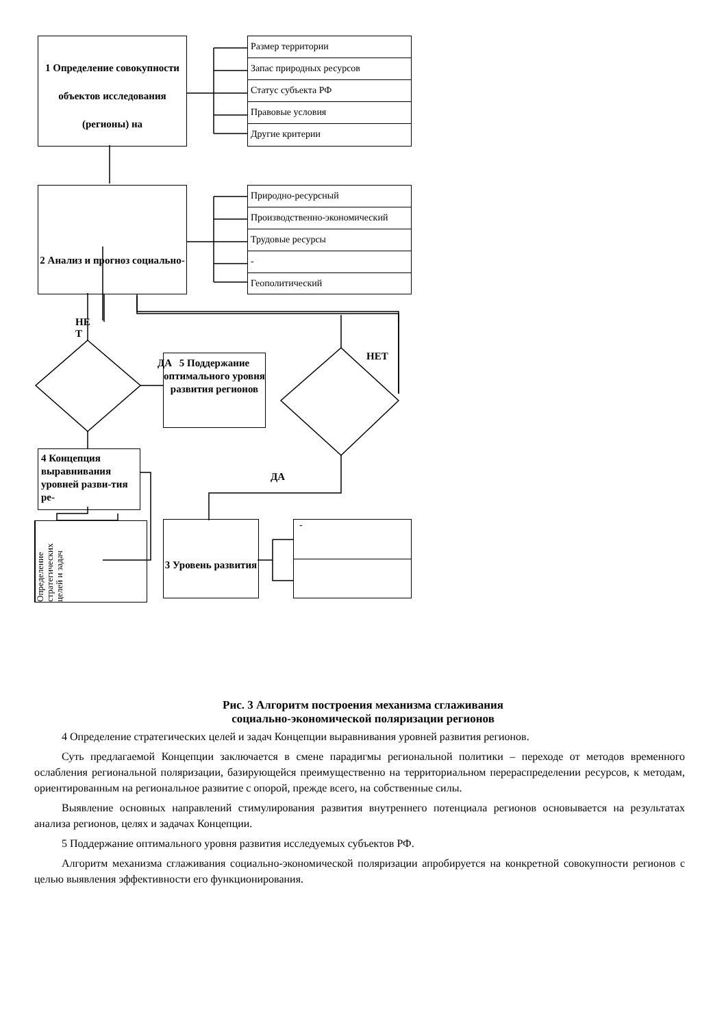1 Определение совокупности объектов исследования (регионы) на
Размер территории
Запас природных ресурсов
Статус субъекта РФ
Правовые условия
Другие критерии
2 Анализ и прогноз социально-
Природно-ресурсный
Производственно-экономический
Трудовые ресурсы
-
Геополитический
НЕ
Т
ДА
НЕТ
5 Поддержание оптимального уровня развития регионов
4 Концепция выравнивания уровней разви-тия ре-
ДА
Определение стратегических целей и задач
3 Уровень развития
-
Рис. 3 Алгоритм построения механизма сглаживания
социально-экономической поляризации регионов
4 Определение стратегических целей и задач Концепции выравнивания уровней развития регионов.
Суть предлагаемой Концепции заключается в смене парадигмы региональной политики – переходе от методов временного ослабления региональной поляризации, базирующейся преимущественно на территориальном перераспределении ресурсов, к методам, ориентированным на региональное развитие с опорой, прежде всего, на собственные силы.
Выявление основных направлений стимулирования развития внутреннего потенциала регионов основывается на результатах анализа регионов, целях и задачах Концепции.
5 Поддержание оптимального уровня развития исследуемых субъектов РФ.
Алгоритм механизма сглаживания социально-экономической поляризации апробируется на конкретной совокупности регионов с целью выявления эффективности его функционирования.